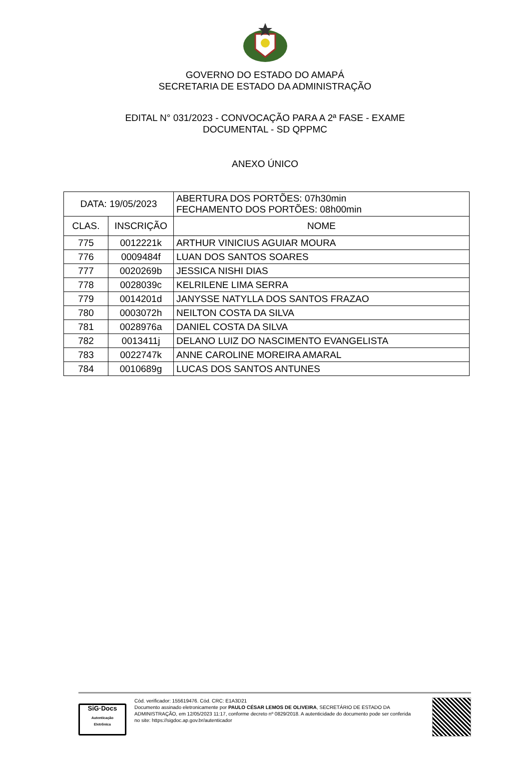GOVERNO DO ESTADO DO AMAPÁ
SECRETARIA DE ESTADO DA ADMINISTRAÇÃO
EDITAL N° 031/2023 - CONVOCAÇÃO PARA A 2ª FASE - EXAME
DOCUMENTAL - SD QPPMC
ANEXO ÚNICO
| DATA: 19/05/2023 | | | ABERTURA DOS PORTÕES: 07h30min FECHAMENTO DOS PORTÕES: 08h00min |
| CLAS. | INSCRIÇÃO | NOME | |
| 775 | 0012221k | ARTHUR VINICIUS AGUIAR MOURA | |
| 776 | 0009484f | LUAN DOS SANTOS SOARES | |
| 777 | 0020269b | JESSICA NISHI DIAS | |
| 778 | 0028039c | KELRILENE LIMA SERRA | |
| 779 | 0014201d | JANYSSE NATYLLA DOS SANTOS FRAZAO | |
| 780 | 0003072h | NEILTON COSTA DA SILVA | |
| 781 | 0028976a | DANIEL COSTA DA SILVA | |
| 782 | 0013411j | DELANO LUIZ DO NASCIMENTO EVANGELISTA | |
| 783 | 0022747k | ANNE CAROLINE MOREIRA AMARAL | |
| 784 | 0010689g | LUCAS DOS SANTOS ANTUNES | |
SiG·Docs
Autenticação
Eletrônica
Cód. verificador: 155619476. Cód. CRC: E1A3D21
Documento assinado eletronicamente por PAULO CÉSAR LEMOS DE OLIVEIRA, SECRETÁRIO DE ESTADO DA ADMINISTRAÇÃO, em 12/05/2023 11:17, conforme decreto nº 0829/2018. A autenticidade do documento pode ser conferida no site: https://sigdoc.ap.gov.br/autenticador